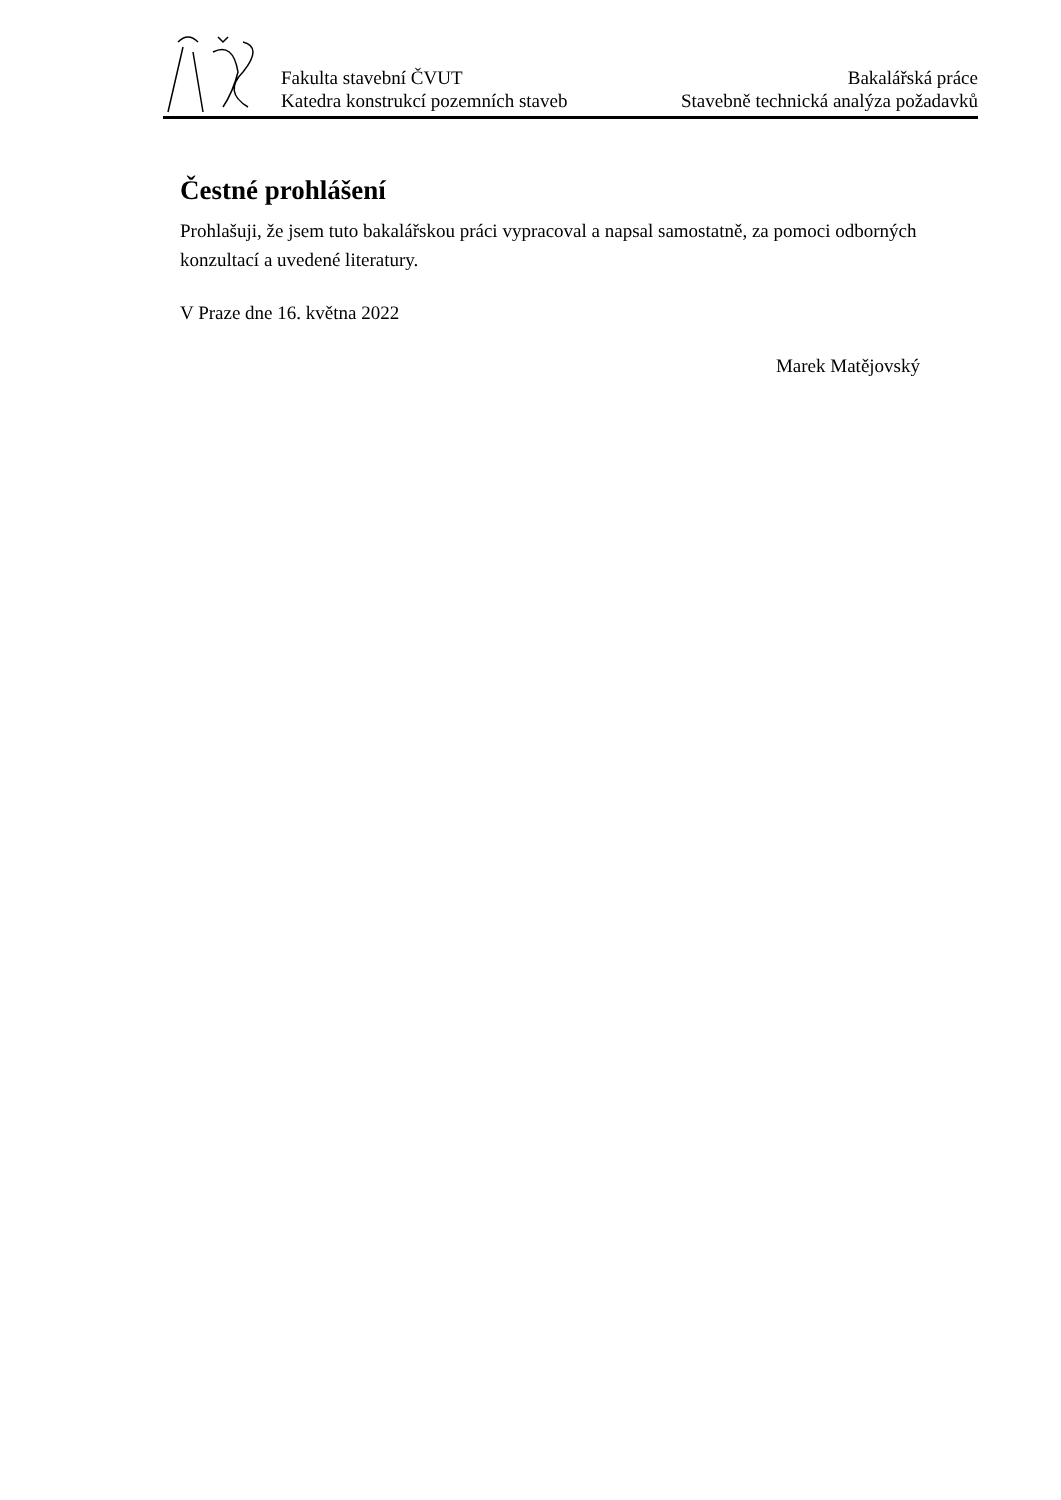Fakulta stavební ČVUT
Katedra konstrukcí pozemních staveb
Bakalářská práce
Stavebně technická analýza požadavků
Čestné prohlášení
Prohlašuji, že jsem tuto bakalářskou práci vypracoval a napsal samostatně, za pomoci odborných konzultací a uvedené literatury.
V Praze dne 16. května 2022
Marek Matějovský